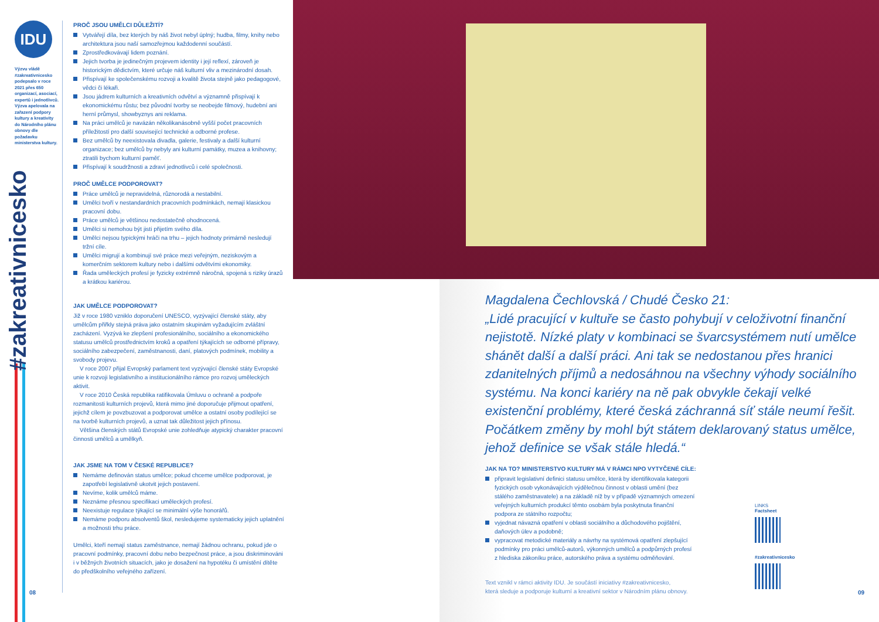IDU
Výzvu vládě #zakreativni­cesko podepsalo v roce 2021 přes 650 organizací, asociací, expertů i jednotlivců. Výzva apelova­la na zařazení podpory kultury a kreativity do Národního plánu obnovy dle požadavku ministerstva kultury.
#zakreativnicesko
08
PROČ JSOU UMĚLCI DŮLEŽITÍ?
Vytvářejí díla, bez kterých by náš život nebyl úplný; hudba, filmy, knihy nebo architektura jsou naší samozřejmou každodenní součástí.
Zprostředkovávají lidem poznání.
Jejich tvorba je jedinečným projevem identity i její reflexí, zároveň je historickým dědictvím, které určuje náš kulturní vliv a mezinárodní dosah.
Přispívají ke společenskému rozvoji a kvalitě života stejně jako pedagogové, vědci či lékaři.
Jsou jádrem kulturních a kreativních odvětví a významně přispívají k ekonomickému růstu; bez původní tvorby se neobejde filmový, hudební ani herní průmysl, showbyznys ani reklama.
Na práci umělců je navázán několikanásobně vyšší počet pracovních příležitostí pro další související technické a odborné profese.
Bez umělců by neexistovala divadla, galerie, festivaly a další kulturní organizace; bez umělců by nebyly ani kulturní památky, muzea a knihovny; ztratili bychom kulturní paměť.
Přispívají k soudržnosti a zdraví jednotlivců i celé společnosti.
PROČ UMĚLCE PODPOROVAT?
Práce umělců je nepravidelná, různorodá a nestabilní.
Umělci tvoří v nestandardních pracovních podmínkách, nemají klasickou pracovní dobu.
Práce umělců je většinou nedostatečně ohodnocená.
Umělci si nemohou být jisti přijetím svého díla.
Umělci nejsou typickými hráči na trhu – jejich hodnoty primárně nesledují tržní cíle.
Umělci migrují a kombinují své práce mezi veřejným, neziskovým a komerčním sektorem kultury nebo i dalšími odvětvími ekonomiky.
Řada uměleckých profesí je fyzicky extrémně náročná, spojená s riziky úrazů a krátkou kariérou.
JAK UMĚLCE PODPOROVAT?
Již v roce 1980 vzniklo doporučení UNESCO, vyzývající členské státy, aby umělcům přiřkly stejná práva jako ostatním skupinám vyžadujícím zvláštní zacházení. Vyzývá ke zlepšení profesionálního, sociálního a ekonomického statusu umělců prostřednictvím kroků a opatření týkajících se odborné přípravy, sociálního zabezpečení, zaměstnanosti, daní, platových podmínek, mobility a svobody projevu.
V roce 2007 přijal Evropský parlament text vyzývající členské státy Evropské unie k rozvoji legislativního a institucionálního rámce pro rozvoj uměleckých aktivit.
V roce 2010 Česká republika ratifikovala Úmluvu o ochraně a podpoře rozmanitosti kulturních projevů, která mimo jiné doporučuje přijmout opatření, jejichž cílem je povzbuzovat a podporovat umělce a ostatní osoby podílející se na tvorbě kulturních projevů, a uznat tak důležitost jejich přínosu.
Většina členských států Evropské unie zohledňuje atypický charakter pracovní činnosti umělců a umělkyň.
JAK JSME NA TOM V ČESKÉ REPUBLICE?
Nemáme definován status umělce; pokud chceme umělce podporovat, je zapotřebí legislativně ukotvit jejich postavení.
Nevíme, kolik umělců máme.
Neznáme přesnou specifikaci uměleckých profesí.
Neexistuje regulace týkající se minimální výše honorářů.
Nemáme podporu absolventů škol, nesledujeme systematicky jejich uplatnění a možnosti trhu práce.
Umělci, kteří nemají status zaměstnance, nemají žádnou ochranu, pokud jde o pracovní podmínky, pracovní dobu nebo bezpečnost práce, a jsou diskriminováni i v běžných životních situacích, jako je dosažení na hypoté­ku či umístění dítěte do předškolního veřejného zařízení.
Magdalena Čechlovská / Chudé Česko 21:
„Lidé pracující v kultuře se často pohybují v celoživotní finanční nejistotě. Nízké platy v kombinaci se švarcsystémem nutí umělce shánět další a další práci. Ani tak se nedostanou přes hranici zdanitelných příjmů a nedosáhnou na všechny výhody sociálního systému. Na konci kariéry na ně pak obvykle čekají velké existenční problémy, které česká záchranná síť stále neumí řešit. Počátkem změny by mohl být státem deklarovaný status umělce, jehož definice se však stále hledá.“
JAK NA TO? MINISTERSTVO KULTURY MÁ V RÁMCI NPO VYTYČENÉ CÍLE:
připravit legislativní definici statusu umělce, která by identifikovala kategorii fyzických osob vykonávajících výdělečnou činnost v oblasti umění (bez stálého zaměstnavatele) a na základě níž by v případě významných omezení veřejných kulturních produkcí těmto osobám byla poskytnuta finanční podpora ze státního rozpočtu;
vyjednat návazná opatření v oblasti sociálního a důchodového pojištění, daňových úlev a podobně;
vypracovat metodické materiály a návrhy na systémová opatření zlepšující podmínky pro práci umělců-autorů, výkonných umělců a podpůrných profesí z hlediska zákoníku práce, autorského práva a systému odměňování.
LINKS
Factsheet
#zakreativnicesko
Text vznikl v rámci aktivity IDU. Je součástí iniciativy #zakreativnicesko,
která sleduje a podporuje kulturní a kreativní sektor v Národním plánu obnovy.
09